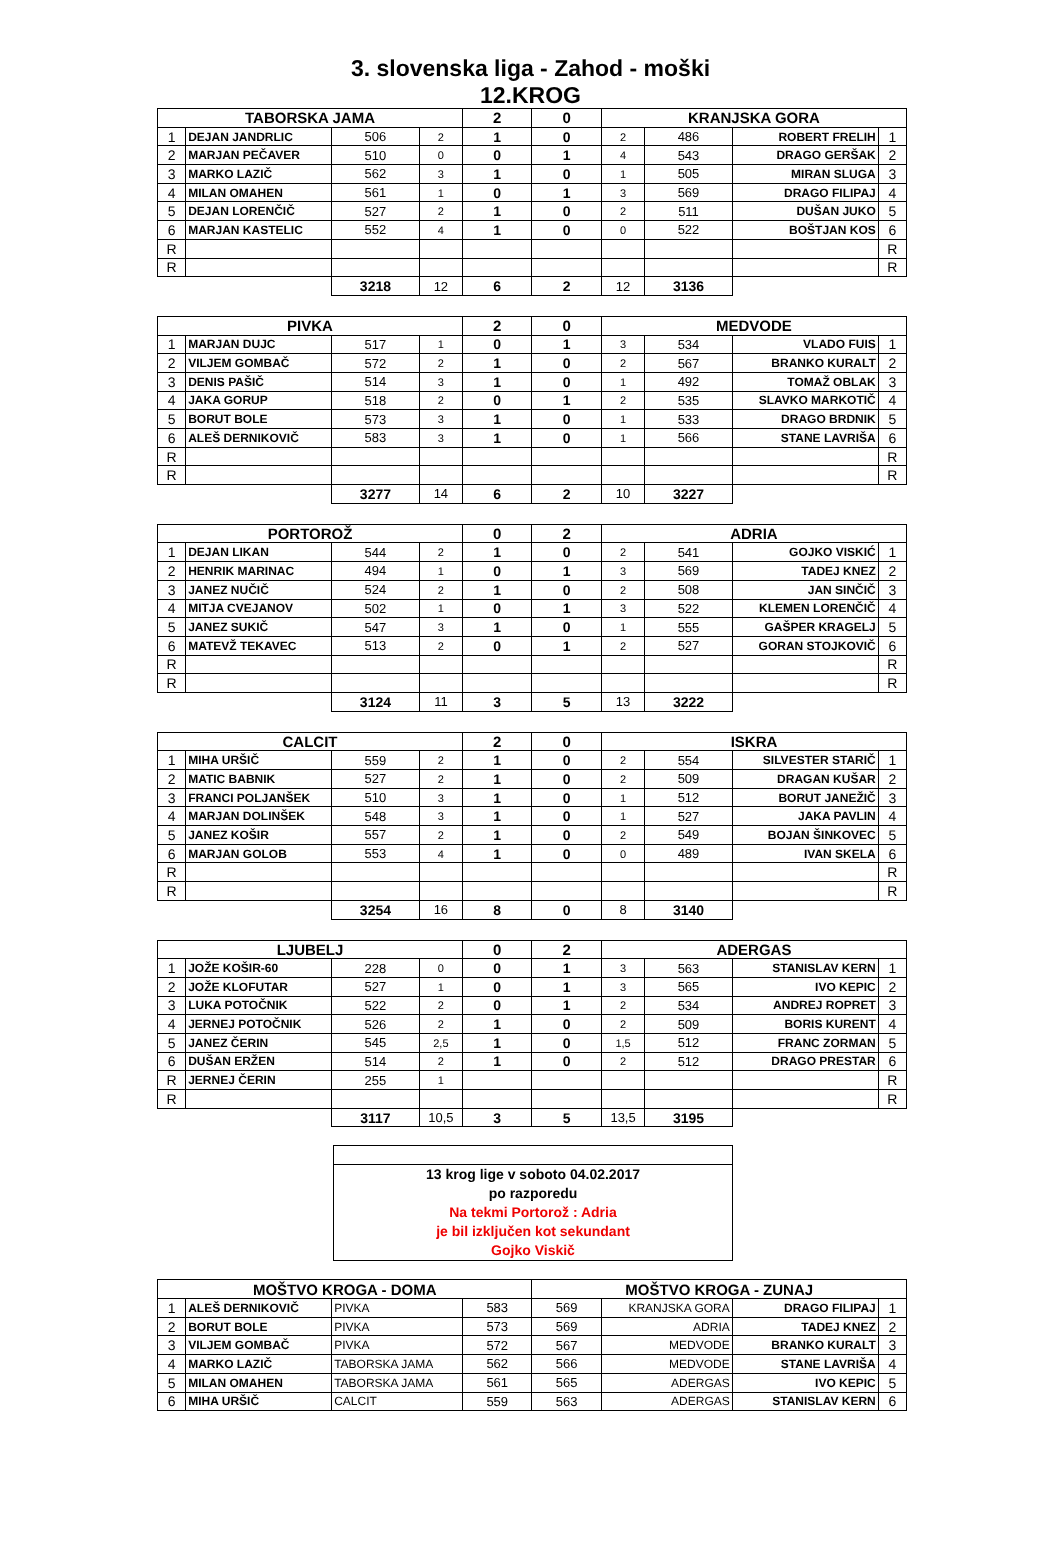3. slovenska liga - Zahod - moški
12.KROG
| TABORSKA JAMA | | | | 2 | 0 | KRANJSKA GORA | | | |
| --- | --- | --- | --- | --- | --- | --- | --- | --- | --- |
| 1 | DEJAN JANDRLIC | 506 | 2 | 1 | 0 | 2 | 486 | ROBERT FRELIH | 1 |
| 2 | MARJAN PEČAVER | 510 | 0 | 0 | 1 | 4 | 543 | DRAGO GERŠAK | 2 |
| 3 | MARKO LAZIČ | 562 | 3 | 1 | 0 | 1 | 505 | MIRAN SLUGA | 3 |
| 4 | MILAN OMAHEN | 561 | 1 | 0 | 1 | 3 | 569 | DRAGO FILIPAJ | 4 |
| 5 | DEJAN LORENČIČ | 527 | 2 | 1 | 0 | 2 | 511 | DUŠAN JUKO | 5 |
| 6 | MARJAN KASTELIC | 552 | 4 | 1 | 0 | 0 | 522 | BOŠTJAN KOS | 6 |
| R | | | | | | | | | R |
| R | | | | | | | | | R |
| | | 3218 | 12 | 6 | 2 | 12 | 3136 | | |
| PIVKA | | | | 2 | 0 | MEDVODE | | | |
| 1 | MARJAN DUJC | 517 | 1 | 0 | 1 | 3 | 534 | VLADO FUIS | 1 |
| 2 | VILJEM GOMBAČ | 572 | 2 | 1 | 0 | 2 | 567 | BRANKO KURALT | 2 |
| 3 | DENIS PAŠIČ | 514 | 3 | 1 | 0 | 1 | 492 | TOMAŽ OBLAK | 3 |
| 4 | JAKA GORUP | 518 | 2 | 0 | 1 | 2 | 535 | SLAVKO MARKOTIČ | 4 |
| 5 | BORUT BOLE | 573 | 3 | 1 | 0 | 1 | 533 | DRAGO BRDNIK | 5 |
| 6 | ALEŠ DERNIKOVIČ | 583 | 3 | 1 | 0 | 1 | 566 | STANE LAVRIŠA | 6 |
| R | | | | | | | | | R |
| R | | | | | | | | | R |
| | | 3277 | 14 | 6 | 2 | 10 | 3227 | | |
| PORTOROŽ | | | | 0 | 2 | ADRIA | | | |
| 1 | DEJAN LIKAN | 544 | 2 | 1 | 0 | 2 | 541 | GOJKO VISKIĆ | 1 |
| 2 | HENRIK MARINAC | 494 | 1 | 0 | 1 | 3 | 569 | TADEJ KNEZ | 2 |
| 3 | JANEZ NUČIČ | 524 | 2 | 1 | 0 | 2 | 508 | JAN SINČIČ | 3 |
| 4 | MITJA CVEJANOV | 502 | 1 | 0 | 1 | 3 | 522 | KLEMEN LORENČIČ | 4 |
| 5 | JANEZ SUKIČ | 547 | 3 | 1 | 0 | 1 | 555 | GAŠPER KRAGELJ | 5 |
| 6 | MATEVŽ TEKAVEC | 513 | 2 | 0 | 1 | 2 | 527 | GORAN STOJKOVIČ | 6 |
| R | | | | | | | | | R |
| R | | | | | | | | | R |
| | | 3124 | 11 | 3 | 5 | 13 | 3222 | | |
| CALCIT | | | | 2 | 0 | ISKRA | | | |
| 1 | MIHA URŠIČ | 559 | 2 | 1 | 0 | 2 | 554 | SILVESTER STARIČ | 1 |
| 2 | MATIC BABNIK | 527 | 2 | 1 | 0 | 2 | 509 | DRAGAN KUŠAR | 2 |
| 3 | FRANCI POLJANŠEK | 510 | 3 | 1 | 0 | 1 | 512 | BORUT JANEŽIČ | 3 |
| 4 | MARJAN DOLINŠEK | 548 | 3 | 1 | 0 | 1 | 527 | JAKA PAVLIN | 4 |
| 5 | JANEZ KOŠIR | 557 | 2 | 1 | 0 | 2 | 549 | BOJAN ŠINKOVEC | 5 |
| 6 | MARJAN GOLOB | 553 | 4 | 1 | 0 | 0 | 489 | IVAN SKELA | 6 |
| R | | | | | | | | | R |
| R | | | | | | | | | R |
| | | 3254 | 16 | 8 | 0 | 8 | 3140 | | |
| LJUBELJ | | | | 0 | 2 | ADERGAS | | | |
| 1 | JOŽE KOŠIR-60 | 228 | 0 | 0 | 1 | 3 | 563 | STANISLAV KERN | 1 |
| 2 | JOŽE KLOFUTAR | 527 | 1 | 0 | 1 | 3 | 565 | IVO KEPIC | 2 |
| 3 | LUKA POTOČNIK | 522 | 2 | 0 | 1 | 2 | 534 | ANDREJ ROPRET | 3 |
| 4 | JERNEJ POTOČNIK | 526 | 2 | 1 | 0 | 2 | 509 | BORIS KURENT | 4 |
| 5 | JANEZ ČERIN | 545 | 2,5 | 1 | 0 | 1,5 | 512 | FRANC ZORMAN | 5 |
| 6 | DUŠAN ERŽEN | 514 | 2 | 1 | 0 | 2 | 512 | DRAGO PRESTAR | 6 |
| R | JERNEJ ČERIN | 255 | 1 | | | | | | R |
| R | | | | | | | | | R |
| | | 3117 | 10,5 | 3 | 5 | 13,5 | 3195 | | |
13 krog lige v soboto 04.02.2017
po razporedu
Na tekmi Portorož : Adria
je bil izključen kot sekundant
Gojko Viskič
| MOŠTVO KROGA - DOMA | | | | MOŠTVO KROGA - ZUNAJ | | | |
| --- | --- | --- | --- | --- | --- | --- | --- |
| 1 | ALEŠ DERNIKOVIČ | PIVKA | 583 | 569 | KRANJSKA GORA | DRAGO FILIPAJ | 1 |
| 2 | BORUT BOLE | PIVKA | 573 | 569 | ADRIA | TADEJ KNEZ | 2 |
| 3 | VILJEM GOMBAČ | PIVKA | 572 | 567 | MEDVODE | BRANKO KURALT | 3 |
| 4 | MARKO LAZIČ | TABORSKA JAMA | 562 | 566 | MEDVODE | STANE LAVRIŠA | 4 |
| 5 | MILAN OMAHEN | TABORSKA JAMA | 561 | 565 | ADERGAS | IVO KEPIC | 5 |
| 6 | MIHA URŠIČ | CALCIT | 559 | 563 | ADERGAS | STANISLAV KERN | 6 |